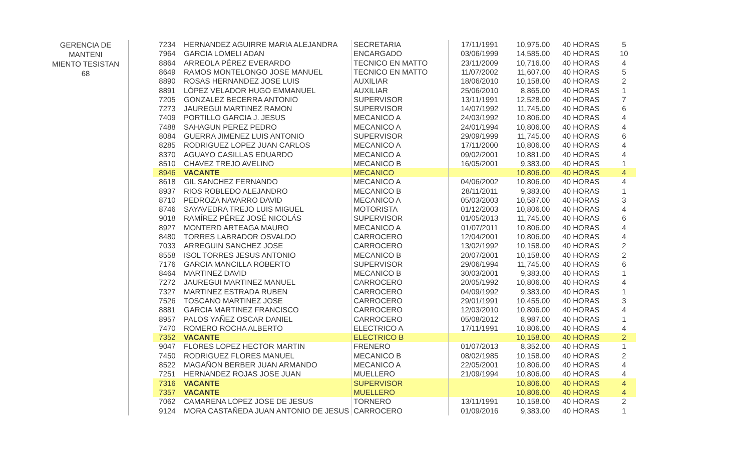GERENCIA DE MANTENI
MIENTO TESISTAN
68
| 7234 | HERNANDEZ AGUIRRE MARIA ALEJANDRA | SECRETARIA | 17/11/1991 | 10,975.00 | 40 HORAS | 5 |
| 7964 | GARCIA LOMELI ADAN | ENCARGADO | 03/06/1999 | 14,585.00 | 40 HORAS | 10 |
| 8864 | ARREOLA PÉREZ EVERARDO | TECNICO EN MATTO | 23/11/2009 | 10,716.00 | 40 HORAS | 4 |
| 8649 | RAMOS MONTELONGO JOSE MANUEL | TECNICO EN MATTO | 11/07/2002 | 11,607.00 | 40 HORAS | 5 |
| 8890 | ROSAS HERNANDEZ JOSE LUIS | AUXILIAR | 18/06/2010 | 10,158.00 | 40 HORAS | 2 |
| 8891 | LÓPEZ VELADOR HUGO EMMANUEL | AUXILIAR | 25/06/2010 | 8,865.00 | 40 HORAS | 1 |
| 7205 | GONZALEZ BECERRA ANTONIO | SUPERVISOR | 13/11/1991 | 12,528.00 | 40 HORAS | 7 |
| 7273 | JAUREGUI MARTINEZ RAMON | SUPERVISOR | 14/07/1992 | 11,745.00 | 40 HORAS | 6 |
| 7409 | PORTILLO GARCIA J. JESUS | MECANICO A | 24/03/1992 | 10,806.00 | 40 HORAS | 4 |
| 7488 | SAHAGUN PEREZ PEDRO | MECANICO A | 24/01/1994 | 10,806.00 | 40 HORAS | 4 |
| 8084 | GUERRA JIMENEZ LUIS ANTONIO | SUPERVISOR | 29/09/1999 | 11,745.00 | 40 HORAS | 6 |
| 8285 | RODRIGUEZ LOPEZ JUAN CARLOS | MECANICO A | 17/11/2000 | 10,806.00 | 40 HORAS | 4 |
| 8370 | AGUAYO CASILLAS EDUARDO | MECANICO A | 09/02/2001 | 10,881.00 | 40 HORAS | 4 |
| 8510 | CHAVEZ TREJO AVELINO | MECANICO B | 16/05/2001 | 9,383.00 | 40 HORAS | 1 |
| 8946 | VACANTE | MECANICO | | 10,806.00 | 40 HORAS | 4 |
| 8618 | GIL SANCHEZ FERNANDO | MECANICO A | 04/06/2002 | 10,806.00 | 40 HORAS | 4 |
| 8937 | RIOS ROBLEDO ALEJANDRO | MECANICO B | 28/11/2011 | 9,383.00 | 40 HORAS | 1 |
| 8710 | PEDROZA NAVARRO DAVID | MECANICO A | 05/03/2003 | 10,587.00 | 40 HORAS | 3 |
| 8746 | SAYAVEDRA TREJO LUIS MIGUEL | MOTORISTA | 01/12/2003 | 10,806.00 | 40 HORAS | 4 |
| 9018 | RAMÍREZ PÉREZ JOSÉ NICOLÁS | SUPERVISOR | 01/05/2013 | 11,745.00 | 40 HORAS | 6 |
| 8927 | MONTERD ARTEAGA MAURO | MECANICO A | 01/07/2011 | 10,806.00 | 40 HORAS | 4 |
| 8480 | TORRES LABRADOR OSVALDO | CARROCERO | 12/04/2001 | 10,806.00 | 40 HORAS | 4 |
| 7033 | ARREGUIN SANCHEZ JOSE | CARROCERO | 13/02/1992 | 10,158.00 | 40 HORAS | 2 |
| 8558 | ISOL TORRES JESUS ANTONIO | MECANICO B | 20/07/2001 | 10,158.00 | 40 HORAS | 2 |
| 7176 | GARCIA MANCILLA ROBERTO | SUPERVISOR | 29/06/1994 | 11,745.00 | 40 HORAS | 6 |
| 8464 | MARTINEZ DAVID | MECANICO B | 30/03/2001 | 9,383.00 | 40 HORAS | 1 |
| 7272 | JAUREGUI MARTINEZ MANUEL | CARROCERO | 20/05/1992 | 10,806.00 | 40 HORAS | 4 |
| 7327 | MARTINEZ ESTRADA RUBEN | CARROCERO | 04/09/1992 | 9,383.00 | 40 HORAS | 1 |
| 7526 | TOSCANO MARTINEZ JOSE | CARROCERO | 29/01/1991 | 10,455.00 | 40 HORAS | 3 |
| 8881 | GARCIA MARTINEZ FRANCISCO | CARROCERO | 12/03/2010 | 10,806.00 | 40 HORAS | 4 |
| 8957 | PALOS YAÑEZ OSCAR DANIEL | CARROCERO | 05/08/2012 | 8,987.00 | 40 HORAS | 1 |
| 7470 | ROMERO ROCHA ALBERTO | ELECTRICO A | 17/11/1991 | 10,806.00 | 40 HORAS | 4 |
| 7352 | VACANTE | ELECTRICO B | | 10,158.00 | 40 HORAS | 2 |
| 9047 | FLORES LOPEZ HECTOR MARTIN | FRENERO | 01/07/2013 | 8,352.00 | 40 HORAS | 1 |
| 7450 | RODRIGUEZ FLORES MANUEL | MECANICO B | 08/02/1985 | 10,158.00 | 40 HORAS | 2 |
| 8522 | MAGAÑON BERBER JUAN ARMANDO | MECANICO A | 22/05/2001 | 10,806.00 | 40 HORAS | 4 |
| 7251 | HERNANDEZ ROJAS JOSE JUAN | MUELLERO | 21/09/1994 | 10,806.00 | 40 HORAS | 4 |
| 7316 | VACANTE | SUPERVISOR | | 10,806.00 | 40 HORAS | 4 |
| 7357 | VACANTE | MUELLERO | | 10,806.00 | 40 HORAS | 4 |
| 7062 | CAMARENA LOPEZ JOSE DE JESUS | TORNERO | 13/11/1991 | 10,158.00 | 40 HORAS | 2 |
| 9124 | MORA CASTAÑEDA JUAN ANTONIO DE JESUS | CARROCERO | 01/09/2016 | 9,383.00 | 40 HORAS | 1 |